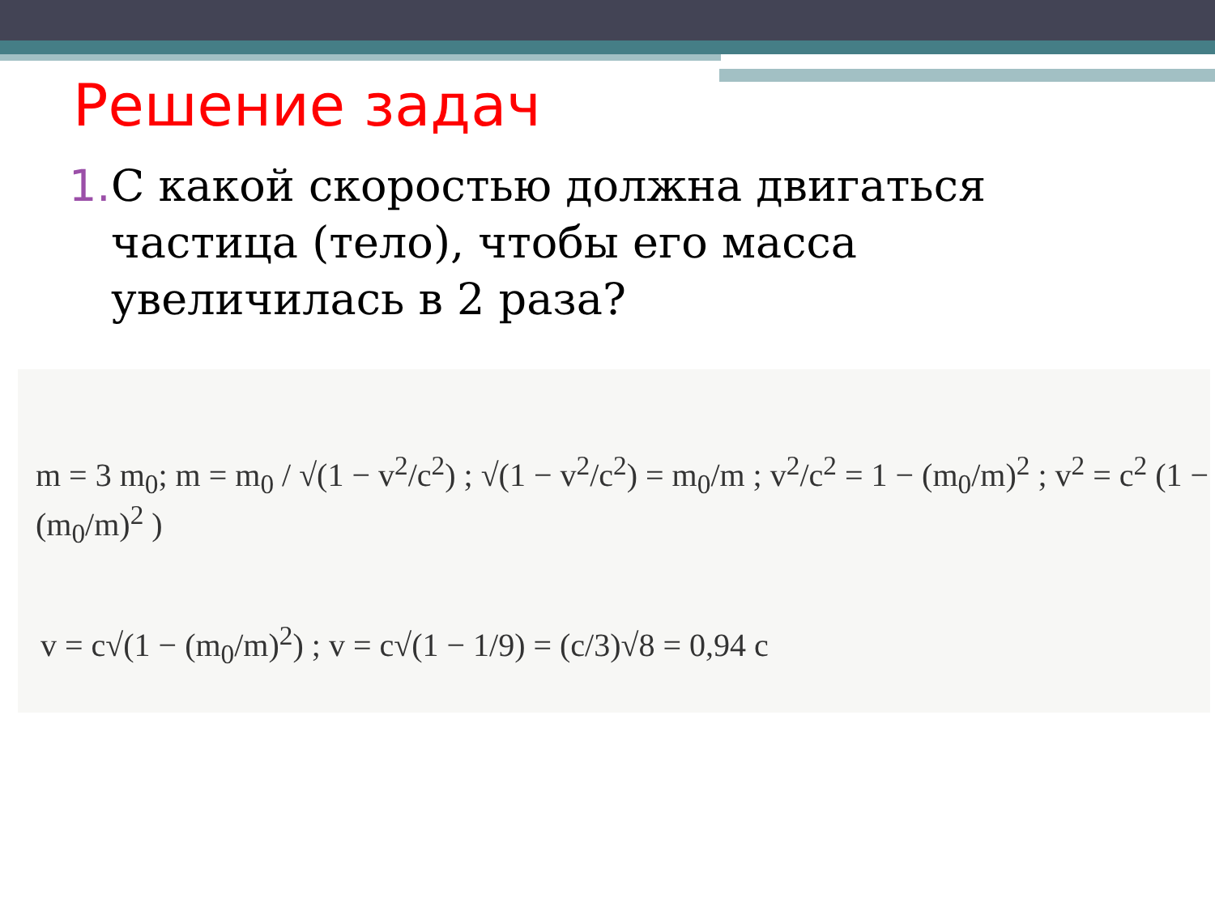Решение задач
1. С какой скоростью должна двигаться частица (тело), чтобы его масса увеличилась в 2 раза?
m = 3 m<sub>0</sub>; m = m<sub>0</sub> / √(1 − v<sup>2</sup>/c<sup>2</sup>) ; √(1 − v<sup>2</sup>/c<sup>2</sup>) = m<sub>0</sub>/m ; v<sup>2</sup>/c<sup>2</sup> = 1 − (m<sub>0</sub>/m)<sup>2</sup> ; v<sup>2</sup> = c<sup>2</sup> (1 − (m<sub>0</sub>/m)<sup>2</sup> )
v = c√(1 − (m<sub>0</sub>/m)<sup>2</sup>) ; v = c√(1 − 1/9) = (c/3)√8 = 0,94 c